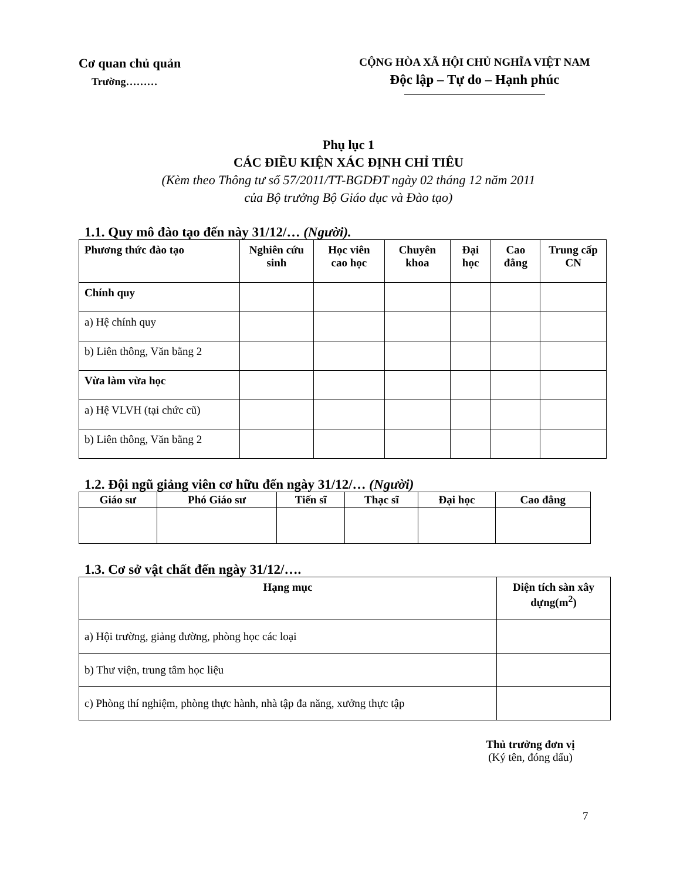Cơ quan chủ quản
Trường………
CỘNG HÒA XÃ HỘI CHỦ NGHĨA VIỆT NAM
Độc lập – Tự do – Hạnh phúc
Phụ lục 1
CÁC ĐIỀU KIỆN XÁC ĐỊNH CHỈ TIÊU
(Kèm theo Thông tư số 57/2011/TT-BGDĐT ngày 02 tháng 12 năm 2011
của Bộ trưởng Bộ Giáo dục và Đào tạo)
1.1. Quy mô đào tạo đến này 31/12/… (Người).
| Phương thức đào tạo | Nghiên cứu sinh | Học viên cao học | Chuyên khoa | Đại học | Cao đẳng | Trung cấp CN |
| --- | --- | --- | --- | --- | --- | --- |
| Chính quy | | | | | | |
| a) Hệ chính quy | | | | | | |
| b) Liên thông, Văn bằng 2 | | | | | | |
| Vừa làm vừa học | | | | | | |
| a) Hệ VLVH (tại chức cũ) | | | | | | |
| b) Liên thông, Văn bằng 2 | | | | | | |
1.2. Đội ngũ giảng viên cơ hữu đến ngày 31/12/… (Người)
| Giáo sư | Phó Giáo sư | Tiến sĩ | Thạc sĩ | Đại học | Cao đẳng |
| --- | --- | --- | --- | --- | --- |
1.3. Cơ sở vật chất đến ngày 31/12/….
| Hạng mục | Diện tích sàn xây dựng(m<sup>2</sup>) |
| --- | --- |
| a) Hội trường, giảng đường, phòng học các loại | |
| b) Thư viện, trung tâm học liệu | |
| c) Phòng thí nghiệm, phòng thực hành, nhà tập đa năng, xưởng thực tập | |
Thủ trưởng đơn vị
(Ký tên, đóng dấu)
7